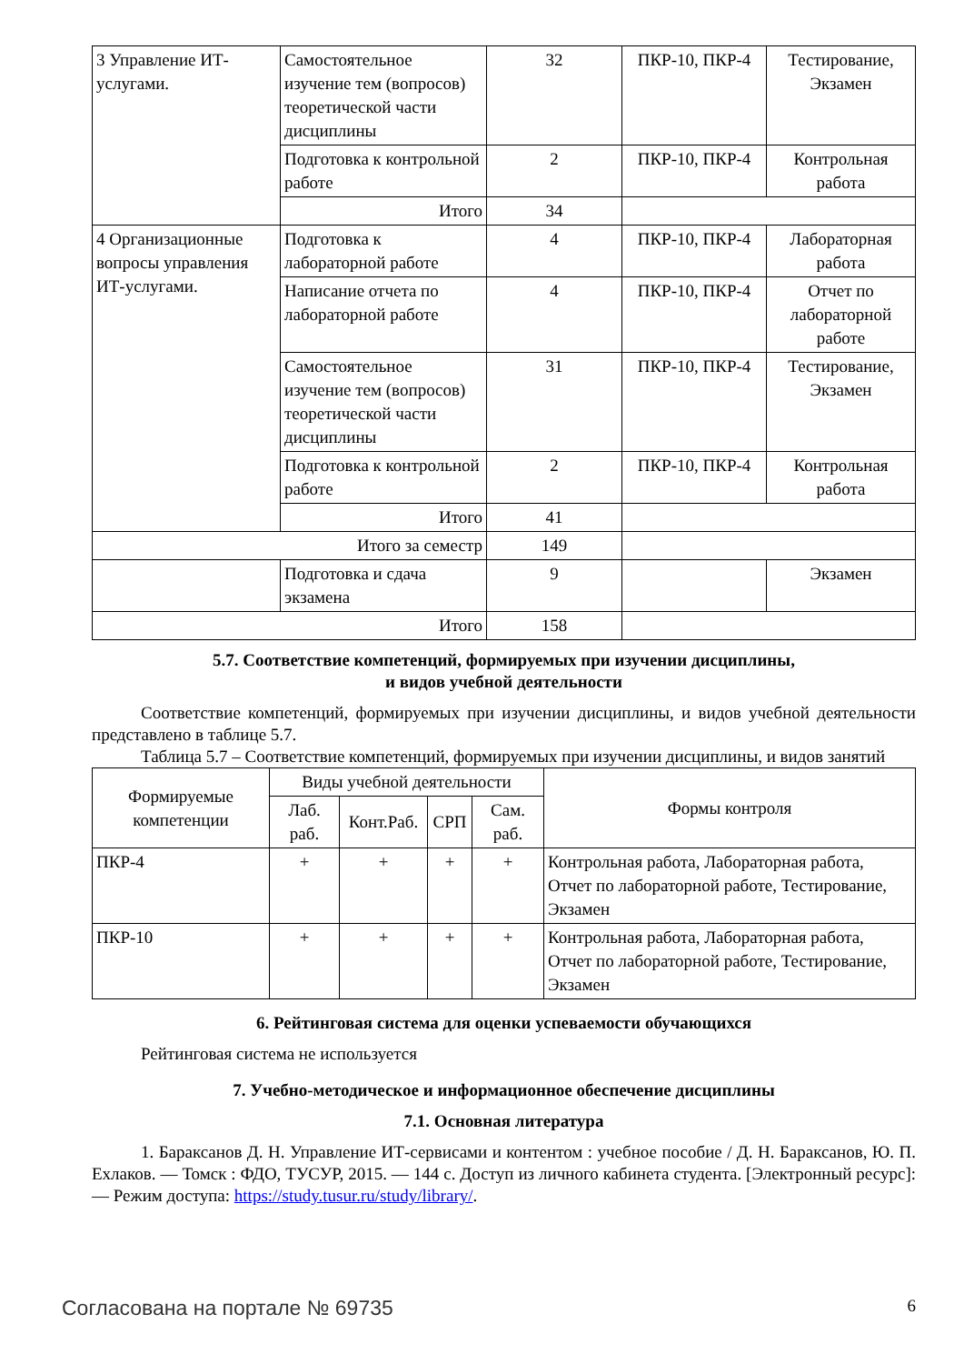| 3 Управление ИТ-услугами. | Самостоятельное изучение тем (вопросов) теоретической части дисциплины | 32 | ПКР-10, ПКР-4 | Тестирование, Экзамен |
| | Подготовка к контрольной работе | 2 | ПКР-10, ПКР-4 | Контрольная работа |
| | Итого | 34 | | |
| 4 Организационные вопросы управления ИТ-услугами. | Подготовка к лабораторной работе | 4 | ПКР-10, ПКР-4 | Лабораторная работа |
| | Написание отчета по лабораторной работе | 4 | ПКР-10, ПКР-4 | Отчет по лабораторной работе |
| | Самостоятельное изучение тем (вопросов) теоретической части дисциплины | 31 | ПКР-10, ПКР-4 | Тестирование, Экзамен |
| | Подготовка к контрольной работе | 2 | ПКР-10, ПКР-4 | Контрольная работа |
| | Итого | 41 | | |
| Итого за семестр | | 149 | | |
| | Подготовка и сдача экзамена | 9 | | Экзамен |
| Итого | | 158 | | |
5.7. Соответствие компетенций, формируемых при изучении дисциплины,
и видов учебной деятельности
Соответствие компетенций, формируемых при изучении дисциплины, и видов учебной деятельности представлено в таблице 5.7.
Таблица 5.7 – Соответствие компетенций, формируемых при изучении дисциплины, и видов занятий
| Формируемые компетенции | Виды учебной деятельности | | | | Формы контроля |
| --- | --- | --- | --- | --- | --- |
| | Лаб. раб. | Конт.Раб. | СРП | Сам. раб. | |
| ПКР-4 | + | + | + | + | Контрольная работа, Лабораторная работа, Отчет по лабораторной работе, Тестирование, Экзамен |
| ПКР-10 | + | + | + | + | Контрольная работа, Лабораторная работа, Отчет по лабораторной работе, Тестирование, Экзамен |
6. Рейтинговая система для оценки успеваемости обучающихся
Рейтинговая система не используется
7. Учебно-методическое и информационное обеспечение дисциплины
7.1. Основная литература
1. Бараксанов Д. Н. Управление ИТ-сервисами и контентом : учебное пособие / Д. Н. Бараксанов, Ю. П. Ехлаков. — Томск : ФДО, ТУСУР, 2015. — 144 с. Доступ из личного кабинета студента. [Электронный ресурс]: — Режим доступа: https://study.tusur.ru/study/library/.
Согласована на портале № 69735 6